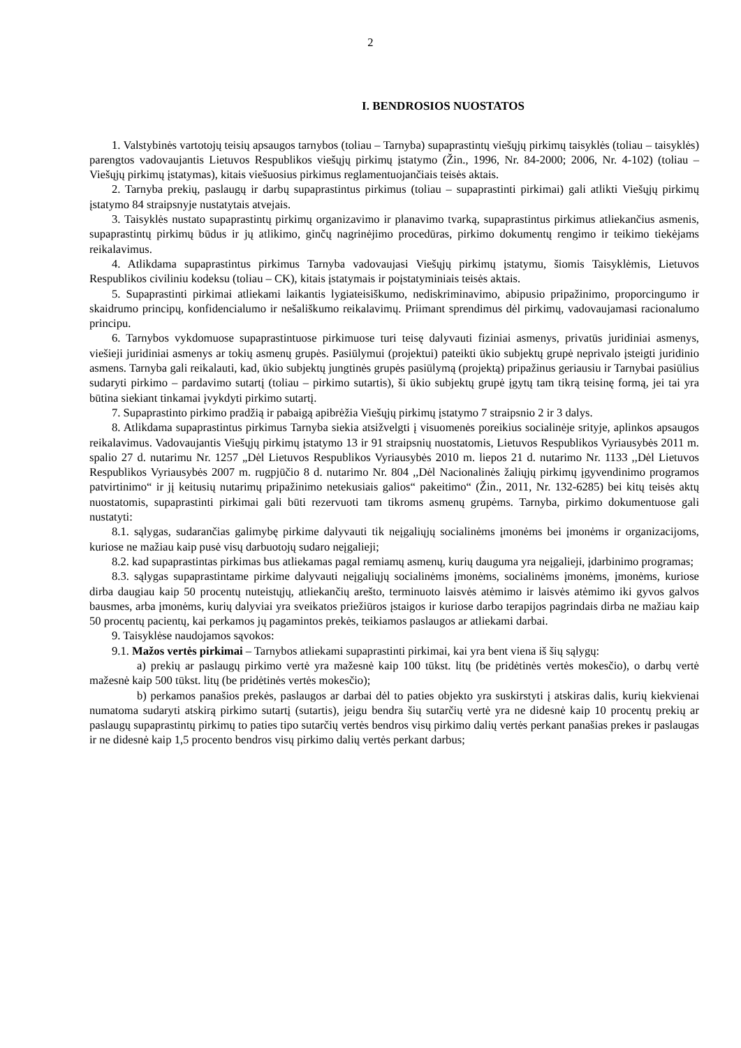2
I. BENDROSIOS NUOSTATOS
1. Valstybinės vartotojų teisių apsaugos tarnybos (toliau – Tarnyba) supaprastintų viešųjų pirkimų taisyklės (toliau – taisyklės) parengtos vadovaujantis Lietuvos Respublikos viešųjų pirkimų įstatymo (Žin., 1996, Nr. 84-2000; 2006, Nr. 4-102) (toliau – Viešųjų pirkimų įstatymas), kitais viešuosius pirkimus reglamentuojančiais teisės aktais.
2. Tarnyba prekių, paslaugų ir darbų supaprastintus pirkimus (toliau – supaprastinti pirkimai) gali atlikti Viešųjų pirkimų įstatymo 84 straipsnyje nustatytais atvejais.
3. Taisyklės nustato supaprastintų pirkimų organizavimo ir planavimo tvarką, supaprastintus pirkimus atliekančius asmenis, supaprastintų pirkimų būdus ir jų atlikimo, ginčų nagrinėjimo procedūras, pirkimo dokumentų rengimo ir teikimo tiekėjams reikalavimus.
4. Atlikdama supaprastintus pirkimus Tarnyba vadovaujasi Viešųjų pirkimų įstatymu, šiomis Taisyklėmis, Lietuvos Respublikos civiliniu kodeksu (toliau – CK), kitais įstatymais ir poįstatyminiais teisės aktais.
5. Supaprastinti pirkimai atliekami laikantis lygiateisiškumo, nediskriminavimo, abipusio pripažinimo, proporcingumo ir skaidrumo principų, konfidencialumo ir nešališkumo reikalavimų. Priimant sprendimus dėl pirkimų, vadovaujamasi racionalumo principu.
6. Tarnybos vykdomuose supaprastintuose pirkimuose turi teisę dalyvauti fiziniai asmenys, privatūs juridiniai asmenys, viešieji juridiniai asmenys ar tokių asmenų grupės. Pasiūlymui (projektui) pateikti ūkio subjektų grupė neprivalo įsteigti juridinio asmens. Tarnyba gali reikalauti, kad, ūkio subjektų jungtinės grupės pasiūlymą (projektą) pripažinus geriausiu ir Tarnybai pasiūlius sudaryti pirkimo – pardavimo sutartį (toliau – pirkimo sutartis), ši ūkio subjektų grupė įgytų tam tikrą teisinę formą, jei tai yra būtina siekiant tinkamai įvykdyti pirkimo sutartį.
7. Supaprastinto pirkimo pradžią ir pabaigą apibrėžia Viešųjų pirkimų įstatymo 7 straipsnio 2 ir 3 dalys.
8. Atlikdama supaprastintus pirkimus Tarnyba siekia atsižvelgti į visuomenės poreikius socialinėje srityje, aplinkos apsaugos reikalavimus. Vadovaujantis Viešųjų pirkimų įstatymo 13 ir 91 straipsnių nuostatomis, Lietuvos Respublikos Vyriausybės 2011 m. spalio 27 d. nutarimu Nr. 1257 „Dėl Lietuvos Respublikos Vyriausybės 2010 m. liepos 21 d. nutarimo Nr. 1133 ,,Dėl Lietuvos Respublikos Vyriausybės 2007 m. rugpjūčio 8 d. nutarimo Nr. 804 ,,Dėl Nacionalinės žaliųjų pirkimų įgyvendinimo programos patvirtinimo“ ir jį keitusių nutarimų pripažinimo netekusiais galios“ pakeitimo“ (Žin., 2011, Nr. 132-6285) bei kitų teisės aktų nuostatomis, supaprastinti pirkimai gali būti rezervuoti tam tikroms asmenų grupėms. Tarnyba, pirkimo dokumentuose gali nustatyti:
8.1. sąlygas, sudarančias galimybę pirkime dalyvauti tik neįgaliųjų socialinėms įmonėms bei įmonėms ir organizacijoms, kuriose ne mažiau kaip pusė visų darbuotojų sudaro neįgalieji;
8.2. kad supaprastintas pirkimas bus atliekamas pagal remiamų asmenų, kurių dauguma yra neįgalieji, įdarbinimo programas;
8.3. sąlygas supaprastintame pirkime dalyvauti neįgaliųjų socialinėms įmonėms, socialinėms įmonėms, įmonėms, kuriose dirba daugiau kaip 50 procentų nuteistųjų, atliekančių arešto, terminuoto laisvės atėmimo ir laisvės atėmimo iki gyvos galvos bausmes, arba įmonėms, kurių dalyviai yra sveikatos priežiūros įstaigos ir kuriose darbo terapijos pagrindais dirba ne mažiau kaip 50 procentų pacientų, kai perkamos jų pagamintos prekės, teikiamos paslaugos ar atliekami darbai.
9. Taisyklėse naudojamos sąvokos:
9.1. Mažos vertės pirkimai – Tarnybos atliekami supaprastinti pirkimai, kai yra bent viena iš šių sąlygų:
a) prekių ar paslaugų pirkimo vertė yra mažesnė kaip 100 tūkst. litų (be pridėtinės vertės mokesčio), o darbų vertė mažesnė kaip 500 tūkst. litų (be pridėtinės vertės mokesčio);
b) perkamos panašios prekės, paslaugos ar darbai dėl to paties objekto yra suskirstyti į atskiras dalis, kurių kiekvienai numatoma sudaryti atskirą pirkimo sutartį (sutartis), jeigu bendra šių sutarčių vertė yra ne didesnė kaip 10 procentų prekių ar paslaugų supaprastintų pirkimų to paties tipo sutarčių vertės bendros visų pirkimo dalių vertės perkant panašias prekes ir paslaugas ir ne didesnė kaip 1,5 procento bendros visų pirkimo dalių vertės perkant darbus;